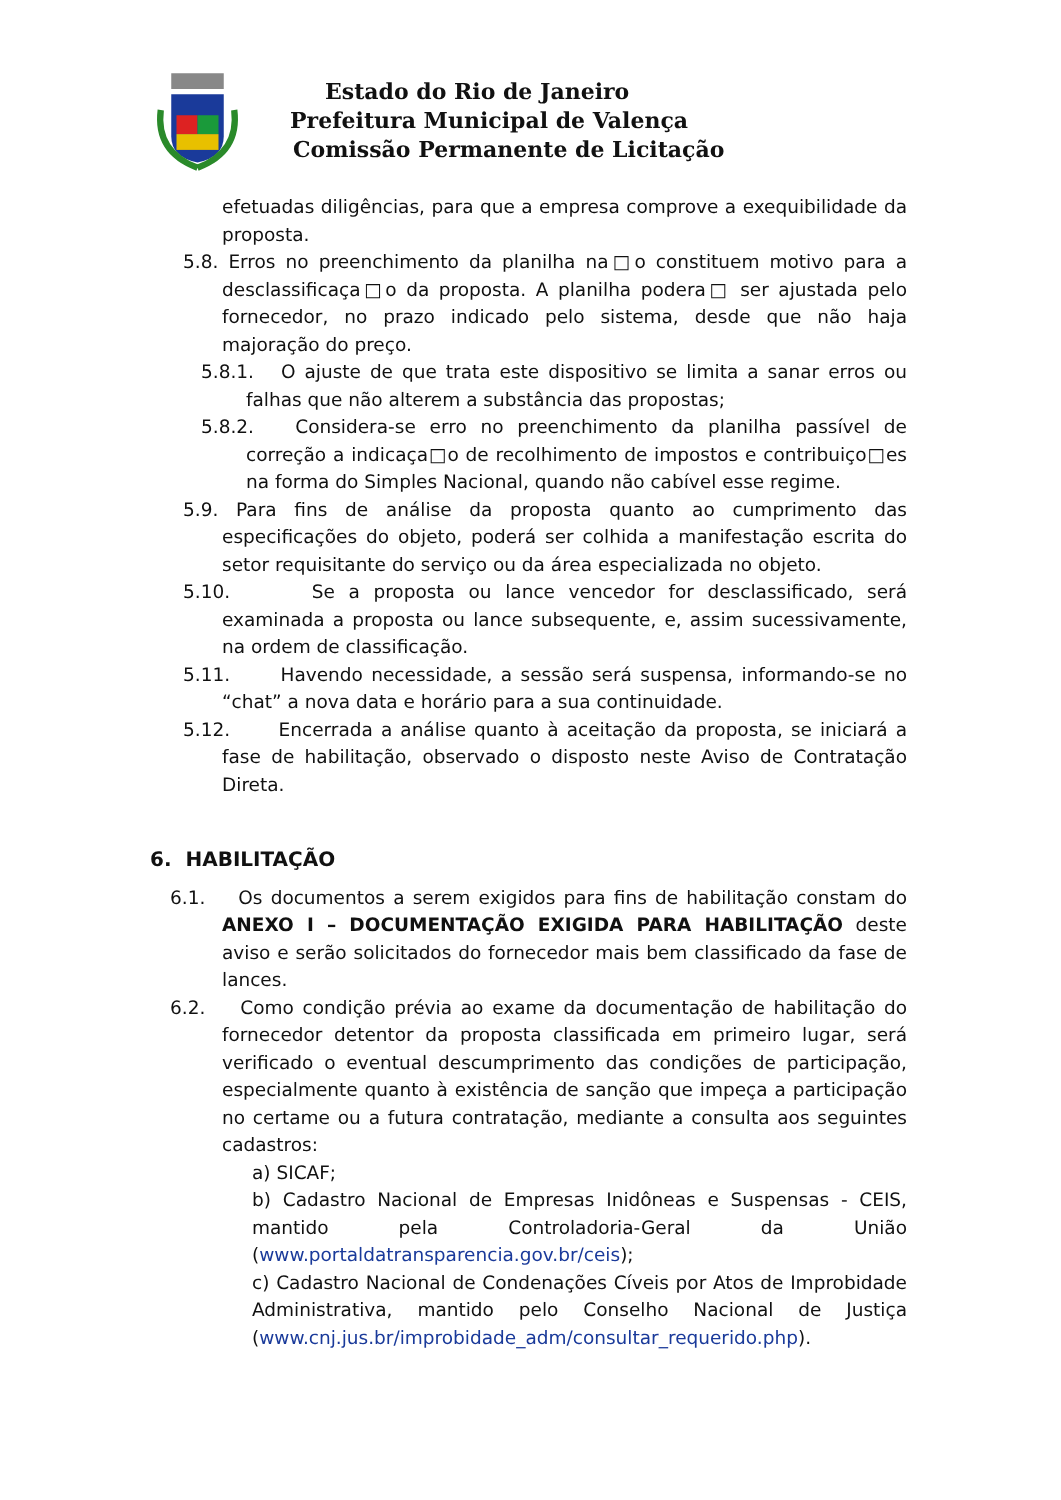Estado do Rio de Janeiro
Prefeitura Municipal de Valença
Comissão Permanente de Licitação
efetuadas diligências, para que a empresa comprove a exequibilidade da proposta.
5.8. Erros no preenchimento da planilha na□o constituem motivo para a desclassificaça□o da proposta. A planilha podera□ ser ajustada pelo fornecedor, no prazo indicado pelo sistema, desde que não haja majoração do preço.
5.8.1. O ajuste de que trata este dispositivo se limita a sanar erros ou falhas que não alterem a substância das propostas;
5.8.2. Considera-se erro no preenchimento da planilha passível de correção a indicaça□o de recolhimento de impostos e contribuiço□es na forma do Simples Nacional, quando não cabível esse regime.
5.9. Para fins de análise da proposta quanto ao cumprimento das especificações do objeto, poderá ser colhida a manifestação escrita do setor requisitante do serviço ou da área especializada no objeto.
5.10. Se a proposta ou lance vencedor for desclassificado, será examinada a proposta ou lance subsequente, e, assim sucessivamente, na ordem de classificação.
5.11. Havendo necessidade, a sessão será suspensa, informando-se no “chat” a nova data e horário para a sua continuidade.
5.12. Encerrada a análise quanto à aceitação da proposta, se iniciará a fase de habilitação, observado o disposto neste Aviso de Contratação Direta.
6. HABILITAÇÃO
6.1. Os documentos a serem exigidos para fins de habilitação constam do ANEXO I – DOCUMENTAÇÃO EXIGIDA PARA HABILITAÇÃO deste aviso e serão solicitados do fornecedor mais bem classificado da fase de lances.
6.2. Como condição prévia ao exame da documentação de habilitação do fornecedor detentor da proposta classificada em primeiro lugar, será verificado o eventual descumprimento das condições de participação, especialmente quanto à existência de sanção que impeça a participação no certame ou a futura contratação, mediante a consulta aos seguintes cadastros:
a) SICAF;
b) Cadastro Nacional de Empresas Inidôneas e Suspensas - CEIS, mantido pela Controladoria-Geral da União (www.portaldatransparencia.gov.br/ceis);
c) Cadastro Nacional de Condenações Cíveis por Atos de Improbidade Administrativa, mantido pelo Conselho Nacional de Justiça (www.cnj.jus.br/improbidade_adm/consultar_requerido.php).